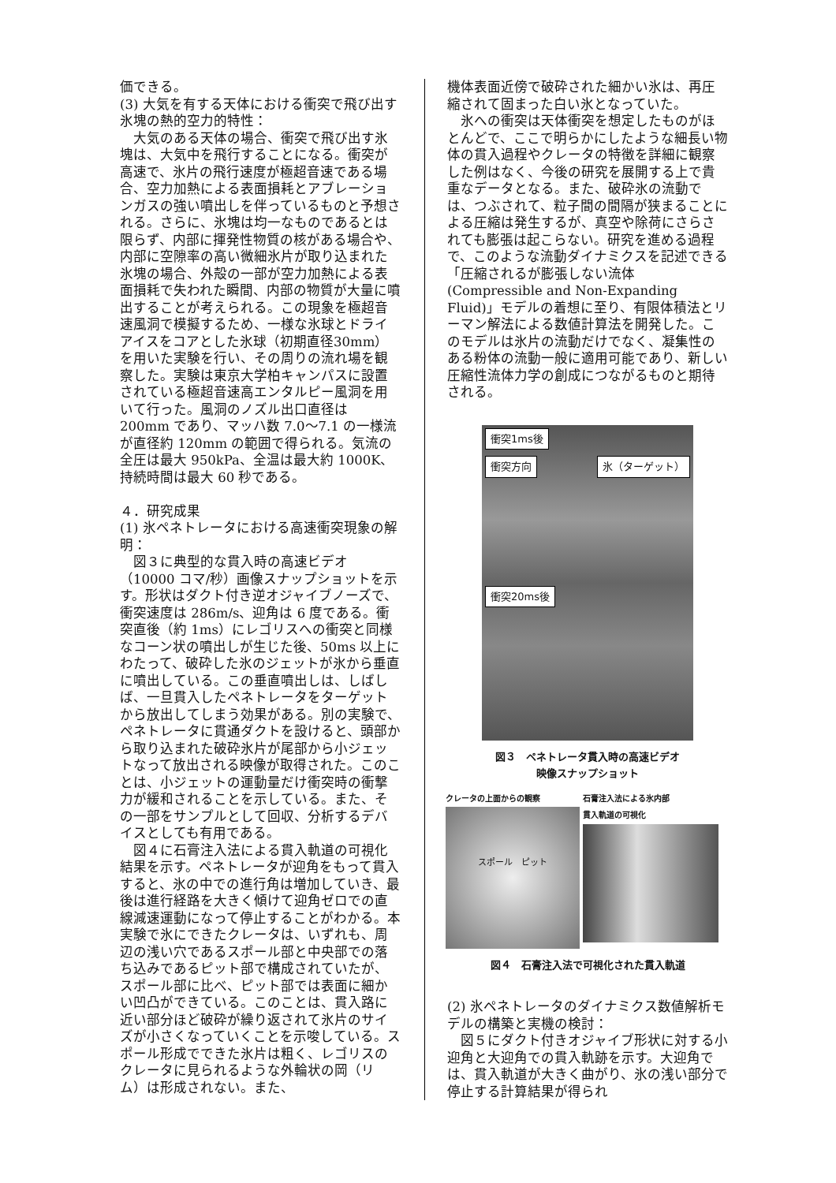価できる。
(3) 大気を有する天体における衝突で飛び出す氷塊の熱的空力的特性：
　大気のある天体の場合、衝突で飛び出す氷塊は、大気中を飛行することになる。衝突が高速で、氷片の飛行速度が極超音速である場合、空力加熱による表面損耗とアブレーションガスの強い噴出しを伴っているものと予想される。さらに、氷塊は均一なものであるとは限らず、内部に揮発性物質の核がある場合や、内部に空隙率の高い微細氷片が取り込まれた氷塊の場合、外殻の一部が空力加熱による表面損耗で失われた瞬間、内部の物質が大量に噴出することが考えられる。この現象を極超音速風洞で模擬するため、一様な氷球とドライアイスをコアとした氷球（初期直径30mm）を用いた実験を行い、その周りの流れ場を観察した。実験は東京大学柏キャンパスに設置されている極超音速高エンタルピー風洞を用いて行った。風洞のノズル出口直径は 200mm であり、マッハ数 7.0～7.1 の一様流が直径約 120mm の範囲で得られる。気流の全圧は最大 950kPa、全温は最大約 1000K、持続時間は最大 60 秒である。
４．研究成果
(1) 氷ペネトレータにおける高速衝突現象の解明：
　図３に典型的な貫入時の高速ビデオ（10000 コマ/秒）画像スナップショットを示す。形状はダクト付き逆オジャイブノーズで、衝突速度は 286m/s、迎角は 6 度である。衝突直後（約 1ms）にレゴリスへの衝突と同様なコーン状の噴出しが生じた後、50ms 以上にわたって、破砕した氷のジェットが氷から垂直に噴出している。この垂直噴出しは、しばしば、一旦貫入したペネトレータをターゲットから放出してしまう効果がある。別の実験で、ペネトレータに貫通ダクトを設けると、頭部から取り込まれた破砕氷片が尾部から小ジェットなって放出される映像が取得された。このことは、小ジェットの運動量だけ衝突時の衝撃力が緩和されることを示している。また、その一部をサンプルとして回収、分析するデバイスとしても有用である。
　図４に石膏注入法による貫入軌道の可視化結果を示す。ペネトレータが迎角をもって貫入すると、氷の中での進行角は増加していき、最後は進行経路を大きく傾けて迎角ゼロでの直線減速運動になって停止することがわかる。本実験で氷にできたクレータは、いずれも、周辺の浅い穴であるスポール部と中央部での落ち込みであるピット部で構成されていたが、スポール部に比べ、ピット部では表面に細かい凹凸ができている。このことは、貫入路に近い部分ほど破砕が繰り返されて氷片のサイズが小さくなっていくことを示唆している。スポール形成でできた氷片は粗く、レゴリスのクレータに見られるような外輪状の岡（リム）は形成されない。また、
機体表面近傍で破砕された細かい氷は、再圧縮されて固まった白い氷となっていた。
　氷への衝突は天体衝突を想定したものがほとんどで、ここで明らかにしたような細長い物体の貫入過程やクレータの特徴を詳細に観察した例はなく、今後の研究を展開する上で貴重なデータとなる。また、破砕氷の流動では、つぶされて、粒子間の間隔が狭まることによる圧縮は発生するが、真空や除荷にさらされても膨張は起こらない。研究を進める過程で、このような流動ダイナミクスを記述できる「圧縮されるが膨張しない流体(Compressible and Non-Expanding Fluid)」モデルの着想に至り、有限体積法とリーマン解法による数値計算法を開発した。このモデルは氷片の流動だけでなく、凝集性のある粉体の流動一般に適用可能であり、新しい圧縮性流体力学の創成につながるものと期待される。
衝突1ms後
衝突方向 氷（ターゲット）
衝突20ms後
図３　ペネトレータ貫入時の高速ビデオ
映像スナップショット
クレータの上面からの観察
スポール　ピット
石膏注入法による氷内部
貫入軌道の可視化
図４　石膏注入法で可視化された貫入軌道
(2) 氷ペネトレータのダイナミクス数値解析モデルの構築と実機の検討：
　図５にダクト付きオジャイブ形状に対する小迎角と大迎角での貫入軌跡を示す。大迎角では、貫入軌道が大きく曲がり、氷の浅い部分で停止する計算結果が得られ